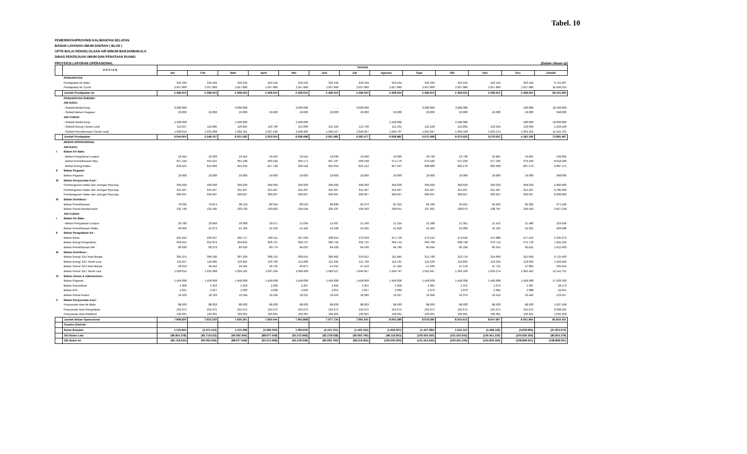Tabel. 10
PEMERINTAHPROVINSI KALIMANTAN SELATAN
BADAN LAYANAN UMUM DAERAH ( BLUD )
UPTD BALAI PENGELOLAAN AIR MINUM BANJARBAKULA
DINAS PEKERJAAN UMUM DAN PENATAAN RUANG
PROYEKSI LAPORAN OPERASIONAL (Dalam ribuan rp)
| | U R A I A N | TAHUN5 | | | | | | | | | | | | |
| --- | --- | --- | --- | --- | --- | --- | --- | --- | --- | --- | --- | --- | --- | --- |
| | | Jan | Feb | Mart | April | Mei | Juni | Juli | Agustus | Sept | Okt | Nov | Des | Jumlah |
| | PENDAPATAN | | | | | | | | | | | | | |
| | Pendapatan Air Baku | 310.164 | 310.164 | 310.164 | 310.164 | 310.164 | 310.164 | 310.164 | 310.164 | 310.164 | 310.164 | 310.164 | 310.164 | 3.721.967 |
| | Pendapatan Air Curah | 2.057.860 | 2.057.860 | 2.057.860 | 2.057.860 | 2.057.860 | 2.057.860 | 2.057.860 | 2.057.860 | 2.057.860 | 2.057.860 | 2.057.860 | 2.057.860 | 24.694.316 |
| | Jumlah Pendapatan air | 2.368.024 | 2.368.024 | 2.368.024 | 2.368.024 | 2.368.024 | 2.368.024 | 2.368.024 | 2.368.024 | 2.368.024 | 2.368.024 | 2.368.024 | 2.368.024 | 28.416.283 |
| | PENDAPATAN SUBSIDI : | | | | | | | | | | | | | |
| | AIR BAKU | | | | | | | | | | | | | |
| | - Subsidi Modal Kerja | 3.000.000 | - | 3.000.000 | - | 3.000.000 | - | 3.000.000 | - | 3.000.000 | 3.000.000 | - | 100.000 | 18.100.000 |
| | - Subsidi Beban Pegawai | 29.000 | 29.000 | 29.000 | 29.000 | 29.000 | 29.000 | 29.000 | 29.000 | 29.000 | 29.000 | 29.000 | 29.000 | 348.000 |
| | AIR CURAH | | | | | | | | | | | | | |
| | - Subsidi Modal Kerja | 2.500.000 | - | 2.500.000 | - | 2.500.000 | - | - | 2.500.000 | - | 2.500.000 | - | 500.000 | 13.000.000 |
| | - Subsidi Energi (Tanah Laut) | 119.627 | 119.985 | 120.345 | 120.706 | 121.069 | 121.432 | 121.796 | 122.161 | 122.528 | 122.895 | 123.264 | 123.634 | 1.459.443 |
| | - Subsidi Pemeliharaan (Tanah Laut) | 1.028.014 | 1.031.098 | 1.034.191 | 1.037.294 | 1.040.406 | 1.043.527 | 1.046.657 | 1.049.797 | 1.052.947 | 1.056.106 | 1.059.274 | 1.062.452 | 12.541.761 |
| | Jumlah Pendapatan | 9.044.664 | 3.548.107 | 9.051.560 | 3.555.024 | 9.058.498 | 3.561.982 | 6.565.477 | 6.068.982 | 6.572.498 | 9.076.025 | 3.579.562 | 4.183.109 | 73.865.487 |
| | BEBAN OPERASIONAL | | | | | | | | | | | | | |
| | AIR BAKU | | | | | | | | | | | | | |
| I | Beban Air Baku | | | | | | | | | | | | | |
| | - Beban Pengolahan Lumpur | 16.344 | 16.393 | 16.442 | 16.491 | 16.541 | 16.590 | 16.640 | 16.690 | 16.740 | 16.790 | 16.841 | 16.891 | 199.394 |
| | - Beban Pemeliharaan Pipa | 657.249 | 659.221 | 661.198 | 663.182 | 665.171 | 667.167 | 669.168 | 671.176 | 673.189 | 675.209 | 677.235 | 679.266 | 8.018.430 |
| | - Beban Energi Intake | 810.425 | 812.856 | 815.294 | 817.740 | 820.194 | 822.654 | 825.122 | 827.597 | 830.080 | 832.570 | 835.068 | 837.573 | 9.887.175 |
| II | Beban Pegawai | | | | | | | | | | | | | |
| | Beban Pegawai | 29.000 | 29.000 | 29.000 | 29.000 | 29.000 | 29.000 | 29.000 | 29.000 | 29.000 | 29.000 | 29.000 | 29.000 | 348.000 |
| III | Beban Penyusutan Aset : | | | | | | | | | | | | | |
| | Pembangunan Intake dan Jaringan Pipa kap | 358.333 | 358.333 | 358.333 | 358.333 | 358.333 | 358.333 | 358.333 | 358.333 | 358.333 | 358.333 | 358.333 | 358.333 | 4.300.000 |
| | Pembangunan Intake dan Jaringan Pipa kap | 315.467 | 315.467 | 315.467 | 315.467 | 315.467 | 315.467 | 315.467 | 315.467 | 315.467 | 315.467 | 315.467 | 315.467 | 3.785.600 |
| | Pembangunan Intake dan Jaringan Pipa kap | 666.667 | 666.667 | 666.667 | 666.667 | 666.667 | 666.667 | 666.667 | 666.667 | 666.667 | 666.667 | 666.667 | 666.667 | 8.000.000 |
| III | Beban Distribusi : | | | | | | | | | | | | | |
| | Beban Pemeliharaan | 79.635 | 79.874 | 80.113 | 80.354 | 80.595 | 80.836 | 81.079 | 81.322 | 81.566 | 81.811 | 82.056 | 82.302 | 971.543 |
| | Beban Pemel Bandarmasih | 231.740 | 232.435 | 233.133 | 233.832 | 234.534 | 235.237 | 235.943 | 236.651 | 237.361 | 238.073 | 238.787 | 239.503 | 2.827.228 |
| | AIR CURAH | | | | | | | | | | | | | |
| I | Beban Air Baku | | | | | | | | | | | | | |
| | - Beban Pengolahan Lumpur | 20.783 | 20.846 | 20.908 | 20.971 | 21.034 | 21.097 | 21.160 | 21.224 | 21.288 | 21.351 | 21.415 | 21.480 | 253.558 |
| | Beban Pemeliharaan Intake | 40.950 | 41.073 | 41.196 | 41.319 | 41.443 | 41.568 | 41.692 | 41.818 | 41.943 | 42.069 | 42.195 | 42.322 | 499.588 |
| II | Beban Pengolahan Air : | | | | | | | | | | | | | |
| | Bahan Kimia | 461.941 | 463.327 | 464.717 | 466.111 | 467.509 | 468.912 | 470.318 | 471.729 | 473.145 | 474.564 | 475.988 | 477.416 | 5.635.676 |
| | Beban Energi Pengolahan | 650.921 | 652.873 | 654.832 | 656.797 | 658.767 | 660.743 | 662.725 | 664.714 | 666.708 | 668.708 | 670.714 | 672.726 | 7.941.228 |
| | Beban Pemeliharaan IPA | 83.030 | 83.279 | 83.529 | 83.779 | 84.031 | 84.283 | 84.536 | 84.789 | 85.044 | 85.299 | 85.555 | 85.811 | 1.012.963 |
| III | Beban Distribusi : | | | | | | | | | | | | | |
| | Beban Energi JDU Intan Banjar | 305.374 | 306.290 | 307.209 | 308.131 | 309.055 | 309.982 | 310.912 | 311.845 | 312.780 | 313.719 | 314.660 | 315.604 | 3.725.560 |
| | Beban Energi JDU Tanah Laut | 119.627 | 119.985 | 120.345 | 120.706 | 121.069 | 121.432 | 121.796 | 122.161 | 122.528 | 122.895 | 123.264 | 123.634 | 1.459.443 |
| | Beban Pemel JDU Intan Banjar | 46.313 | 46.452 | 46.591 | 46.731 | 46.871 | 47.012 | 47.153 | 47.294 | 47.436 | 47.578 | 47.721 | 47.864 | 565.014 |
| | Beban Pemel JDU Tanah Laut | 1.028.014 | 1.031.098 | 1.034.191 | 1.037.294 | 1.040.406 | 1.043.527 | 1.046.657 | 1.049.797 | 1.052.947 | 1.056.106 | 1.059.274 | 1.062.452 | 12.541.761 |
| IV | Beban Umum & Administrasi : | | | | | | | | | | | | | |
| | Beban Pegawai | 1.458.608 | 1.458.608 | 1.458.608 | 1.458.608 | 1.458.608 | 1.458.608 | 1.458.608 | 1.458.608 | 1.458.608 | 1.458.608 | 1.458.608 | 1.458.608 | 17.503.290 |
| | Beban Komunikasi | 2.309 | 2.316 | 2.323 | 2.330 | 2.337 | 2.344 | 2.351 | 2.358 | 2.365 | 2.372 | 2.379 | 2.387 | 28.173 |
| | Beban ATK | 2.021 | 2.027 | 2.033 | 2.039 | 2.045 | 2.051 | 2.057 | 2.063 | 2.070 | 2.076 | 2.082 | 2.088 | 24.651 |
| | Beban Pemel Kantor | 10.103 | 10.133 | 10.164 | 10.194 | 10.225 | 10.256 | 10.286 | 10.317 | 10.348 | 10.379 | 10.410 | 10.442 | 123.257 |
| V | Beban Penyusutan Aset : | | | | | | | | | | | | | |
| | Penyusutan Aset Air Baku | 88.933 | 88.933 | 88.933 | 88.933 | 88.933 | 88.933 | 88.933 | 88.933 | 88.933 | 88.933 | 88.933 | 88.933 | 1.067.198 |
| | Penyusutan Aset Pengolahan | 255.675 | 255.675 | 255.675 | 255.675 | 255.675 | 255.675 | 255.675 | 255.675 | 255.675 | 255.675 | 255.675 | 255.675 | 3.068.102 |
| | Penyusutan Aset Distribusi | 169.361 | 169.361 | 169.361 | 169.361 | 169.361 | 169.361 | 169.361 | 169.361 | 169.361 | 169.361 | 169.361 | 169.361 | 2.032.328 |
| | Jumlah Beban Operasional | 7.908.820 | 7.922.520 | 7.936.261 | 7.950.044 | 7.963.868 | 7.977.734 | 7.991.641 | 8.005.589 | 8.019.580 | 8.033.613 | 8.047.687 | 8.061.804 | 95.819.161 |
| | Surplus (Defisit) : | | | | | | | | | | | | | |
| | Bulan Berjalan | 1.135.844 | (4.374.413) | 1.115.299 | (4.395.020) | 1.094.630 | (4.415.751) | (1.426.164) | (1.936.607) | (1.447.082) | 1.042.412 | (4.468.126) | (3.878.695) | (21.953.673) |
| | S/D Bulan Lalu | (86.854.378) | (85.718.533) | (90.092.946) | (88.977.648) | (93.372.668) | (92.278.038) | (96.693.790) | (98.119.953) | (100.056.560) | (101.503.642) | (100.461.230) | (104.929.356) | (86.854.378) |
| | S/D Bulan Ini | (85.718.533) | (90.092.946) | (88.977.648) | (93.372.668) | (92.278.038) | (96.693.790) | (98.119.953) | (100.056.560) | (101.503.642) | (100.461.230) | (104.929.356) | (108.808.051) | (108.808.051) |